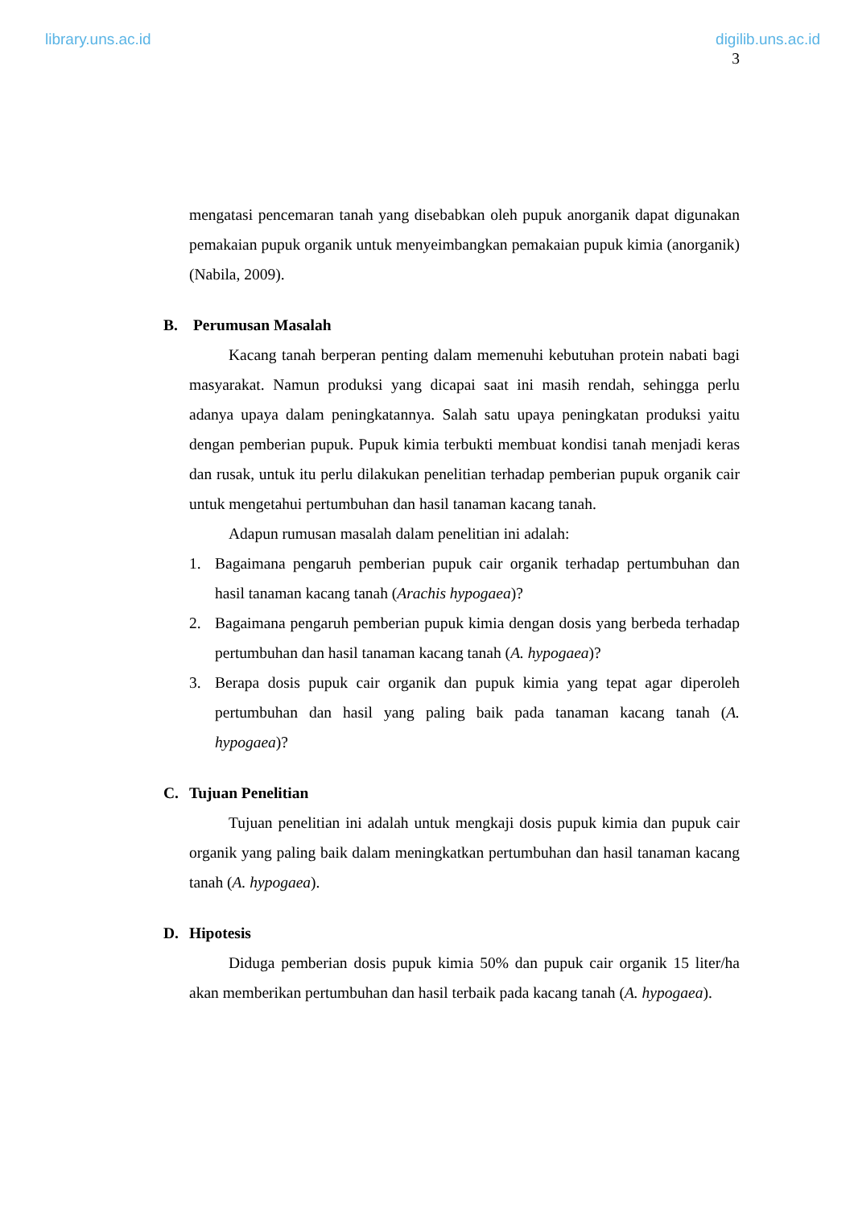library.uns.ac.id digilib.uns.ac.id
3
mengatasi pencemaran tanah yang disebabkan oleh pupuk anorganik dapat digunakan pemakaian pupuk organik untuk menyeimbangkan pemakaian pupuk kimia (anorganik) (Nabila, 2009).
B. Perumusan Masalah
Kacang tanah berperan penting dalam memenuhi kebutuhan protein nabati bagi masyarakat. Namun produksi yang dicapai saat ini masih rendah, sehingga perlu adanya upaya dalam peningkatannya. Salah satu upaya peningkatan produksi yaitu dengan pemberian pupuk. Pupuk kimia terbukti membuat kondisi tanah menjadi keras dan rusak, untuk itu perlu dilakukan penelitian terhadap pemberian pupuk organik cair untuk mengetahui pertumbuhan dan hasil tanaman kacang tanah.
Adapun rumusan masalah dalam penelitian ini adalah:
1. Bagaimana pengaruh pemberian pupuk cair organik terhadap pertumbuhan dan hasil tanaman kacang tanah (Arachis hypogaea)?
2. Bagaimana pengaruh pemberian pupuk kimia dengan dosis yang berbeda terhadap pertumbuhan dan hasil tanaman kacang tanah (A. hypogaea)?
3. Berapa dosis pupuk cair organik dan pupuk kimia yang tepat agar diperoleh pertumbuhan dan hasil yang paling baik pada tanaman kacang tanah (A. hypogaea)?
C. Tujuan Penelitian
Tujuan penelitian ini adalah untuk mengkaji dosis pupuk kimia dan pupuk cair organik yang paling baik dalam meningkatkan pertumbuhan dan hasil tanaman kacang tanah (A. hypogaea).
D. Hipotesis
Diduga pemberian dosis pupuk kimia 50% dan pupuk cair organik 15 liter/ha akan memberikan pertumbuhan dan hasil terbaik pada kacang tanah (A. hypogaea).